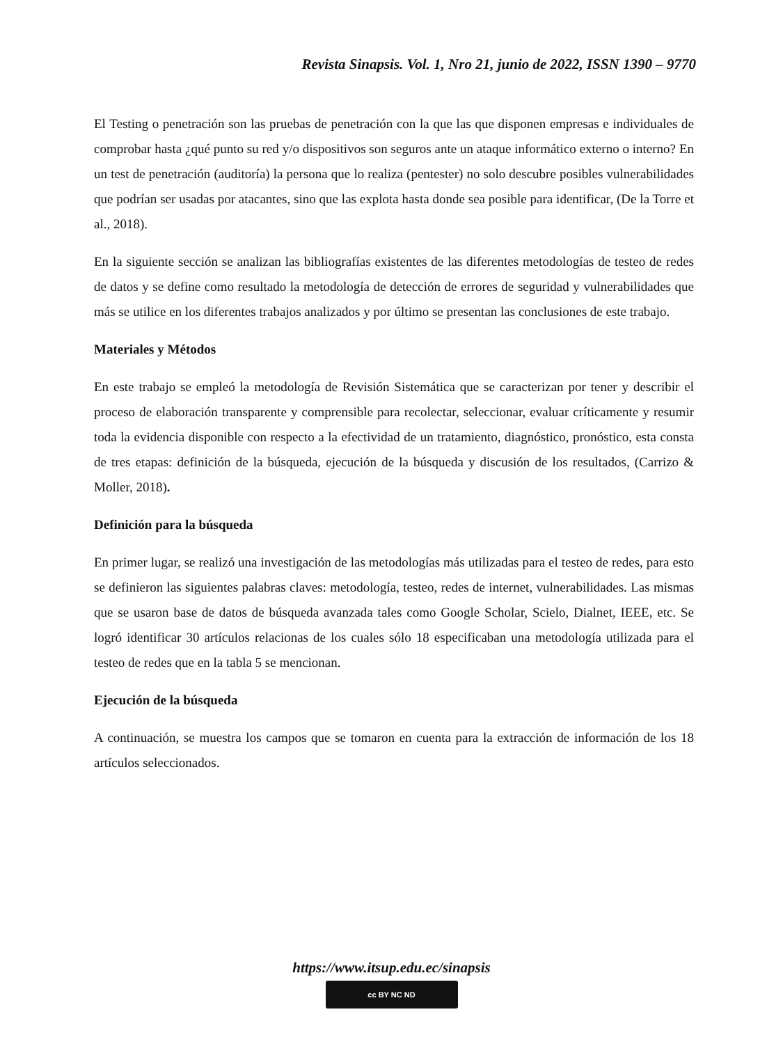Revista Sinapsis. Vol. 1, Nro 21, junio de 2022, ISSN 1390 – 9770
El Testing o penetración son las pruebas de penetración con la que las que disponen empresas e individuales de comprobar hasta ¿qué punto su red y/o dispositivos son seguros ante un ataque informático externo o interno? En un test de penetración (auditoría) la persona que lo realiza (pentester) no solo descubre posibles vulnerabilidades que podrían ser usadas por atacantes, sino que las explota hasta donde sea posible para identificar, (De la Torre et al., 2018).
En la siguiente sección se analizan las bibliografías existentes de las diferentes metodologías de testeo de redes de datos y se define como resultado la metodología de detección de errores de seguridad y vulnerabilidades que más se utilice en los diferentes trabajos analizados y por último se presentan las conclusiones de este trabajo.
Materiales y Métodos
En este trabajo se empleó la metodología de Revisión Sistemática que se caracterizan por tener y describir el proceso de elaboración transparente y comprensible para recolectar, seleccionar, evaluar críticamente y resumir toda la evidencia disponible con respecto a la efectividad de un tratamiento, diagnóstico, pronóstico, esta consta de tres etapas: definición de la búsqueda, ejecución de la búsqueda y discusión de los resultados, (Carrizo & Moller, 2018).
Definición para la búsqueda
En primer lugar, se realizó una investigación de las metodologías más utilizadas para el testeo de redes, para esto se definieron las siguientes palabras claves: metodología, testeo, redes de internet, vulnerabilidades. Las mismas que se usaron base de datos de búsqueda avanzada tales como Google Scholar, Scielo, Dialnet, IEEE, etc. Se logró identificar 30 artículos relacionas de los cuales sólo 18 especificaban una metodología utilizada para el testeo de redes que en la tabla 5 se mencionan.
Ejecución de la búsqueda
A continuación, se muestra los campos que se tomaron en cuenta para la extracción de información de los 18 artículos seleccionados.
https://www.itsup.edu.ec/sinapsis
cc BY NC ND